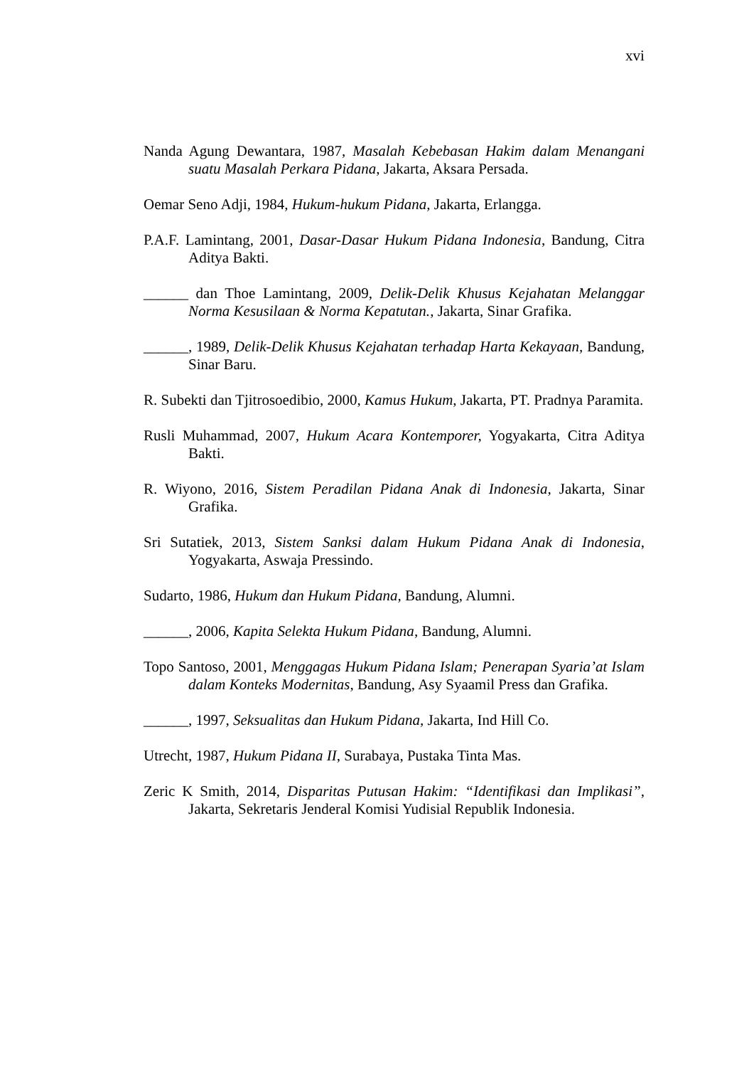xvi
Nanda Agung Dewantara, 1987, Masalah Kebebasan Hakim dalam Menangani suatu Masalah Perkara Pidana, Jakarta, Aksara Persada.
Oemar Seno Adji, 1984, Hukum-hukum Pidana, Jakarta, Erlangga.
P.A.F. Lamintang, 2001, Dasar-Dasar Hukum Pidana Indonesia, Bandung, Citra Aditya Bakti.
______ dan Thoe Lamintang, 2009, Delik-Delik Khusus Kejahatan Melanggar Norma Kesusilaan & Norma Kepatutan., Jakarta, Sinar Grafika.
______, 1989, Delik-Delik Khusus Kejahatan terhadap Harta Kekayaan, Bandung, Sinar Baru.
R. Subekti dan Tjitrosoedibio, 2000, Kamus Hukum, Jakarta, PT. Pradnya Paramita.
Rusli Muhammad, 2007, Hukum Acara Kontemporer, Yogyakarta, Citra Aditya Bakti.
R. Wiyono, 2016, Sistem Peradilan Pidana Anak di Indonesia, Jakarta, Sinar Grafika.
Sri Sutatiek, 2013, Sistem Sanksi dalam Hukum Pidana Anak di Indonesia, Yogyakarta, Aswaja Pressindo.
Sudarto, 1986, Hukum dan Hukum Pidana, Bandung, Alumni.
______, 2006, Kapita Selekta Hukum Pidana, Bandung, Alumni.
Topo Santoso, 2001, Menggagas Hukum Pidana Islam; Penerapan Syaria’at Islam dalam Konteks Modernitas, Bandung, Asy Syaamil Press dan Grafika.
______, 1997, Seksualitas dan Hukum Pidana, Jakarta, Ind Hill Co.
Utrecht, 1987, Hukum Pidana II, Surabaya, Pustaka Tinta Mas.
Zeric K Smith, 2014, Disparitas Putusan Hakim: “Identifikasi dan Implikasi”, Jakarta, Sekretaris Jenderal Komisi Yudisial Republik Indonesia.